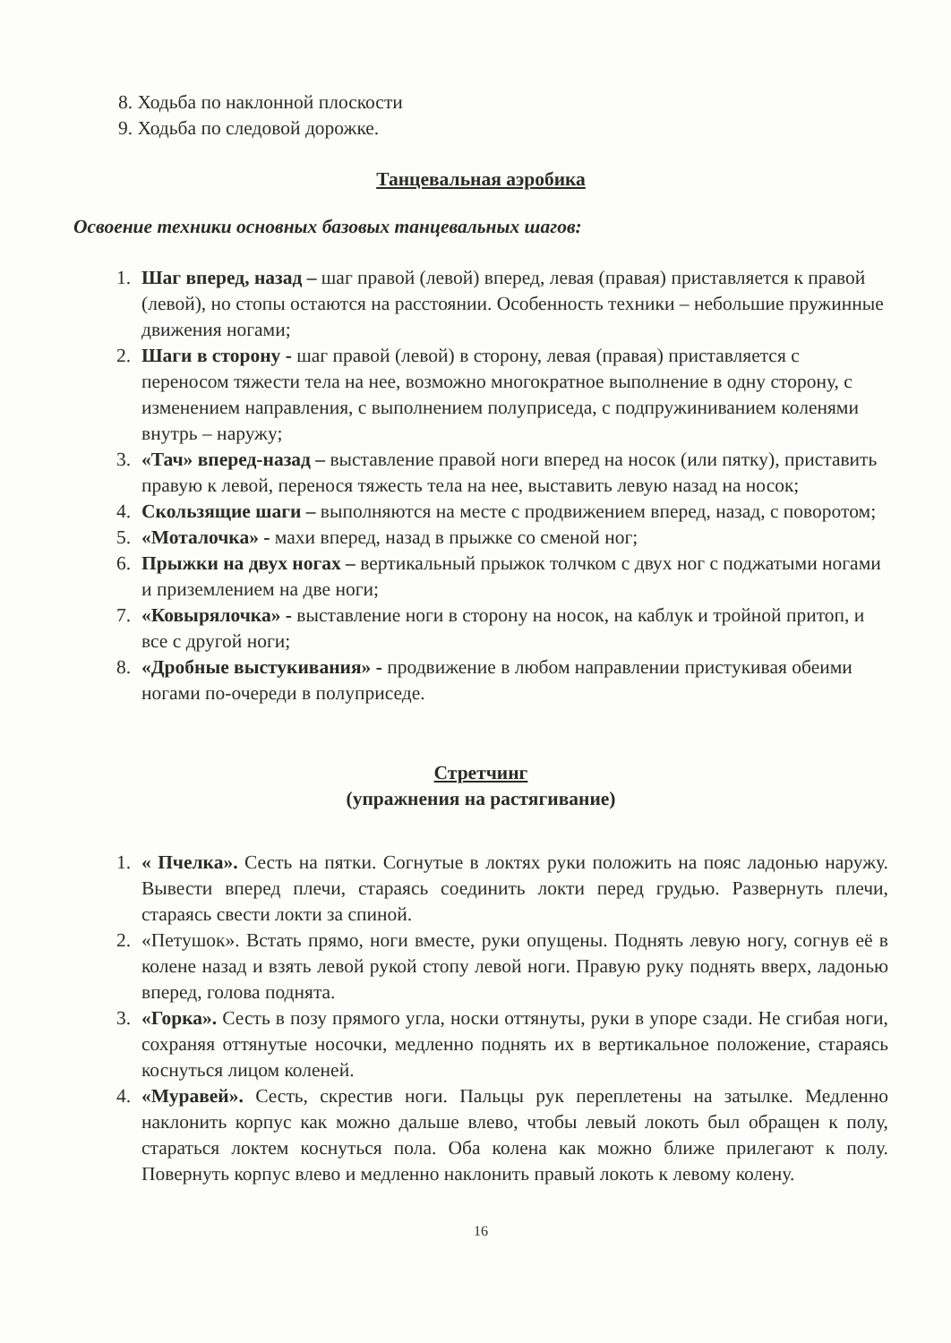8. Ходьба по наклонной плоскости
9. Ходьба по следовой дорожке.
Танцевальная аэробика
Освоение техники основных базовых танцевальных шагов:
1. Шаг вперед, назад – шаг правой (левой) вперед, левая (правая) приставляется к правой (левой), но стопы остаются на расстоянии. Особенность техники – небольшие пружинные движения ногами;
2. Шаги в сторону - шаг правой (левой) в сторону, левая (правая) приставляется с переносом тяжести тела на нее, возможно многократное выполнение в одну сторону, с изменением направления, с выполнением полуприседа, с подпружиниванием коленями внутрь – наружу;
3. «Тач» вперед-назад – выставление правой ноги вперед на носок (или пятку), приставить правую к левой, перенося тяжесть тела на нее, выставить левую назад на носок;
4. Скользящие шаги – выполняются на месте с продвижением вперед, назад, с поворотом;
5. «Моталочка» - махи вперед, назад в прыжке со сменой ног;
6. Прыжки на двух ногах – вертикальный прыжок толчком с двух ног с поджатыми ногами и приземлением на две ноги;
7. «Ковырялочка» - выставление ноги в сторону на носок, на каблук и тройной притоп, и все с другой ноги;
8. «Дробные выстукивания» - продвижение в любом направлении пристукивая обеими ногами по-очереди в полуприседе.
Стретчинг
(упражнения на растягивание)
1. « Пчелка». Сесть на пятки. Согнутые в локтях руки положить на пояс ладонью наружу. Вывести вперед плечи, стараясь соединить локти перед грудью. Развернуть плечи, стараясь свести локти за спиной.
2. «Петушок». Встать прямо, ноги вместе, руки опущены. Поднять левую ногу, согнув её в колене назад и взять левой рукой стопу левой ноги. Правую руку поднять вверх, ладонью вперед, голова поднята.
3. «Горка». Сесть в позу прямого угла, носки оттянуты, руки в упоре сзади. Не сгибая ноги, сохраняя оттянутые носочки, медленно поднять их в вертикальное положение, стараясь коснуться лицом коленей.
4. «Муравей». Сесть, скрестив ноги. Пальцы рук переплетены на затылке. Медленно наклонить корпус как можно дальше влево, чтобы левый локоть был обращен к полу, стараться локтем коснуться пола. Оба колена как можно ближе прилегают к полу. Повернуть корпус влево и медленно наклонить правый локоть к левому колену.
16